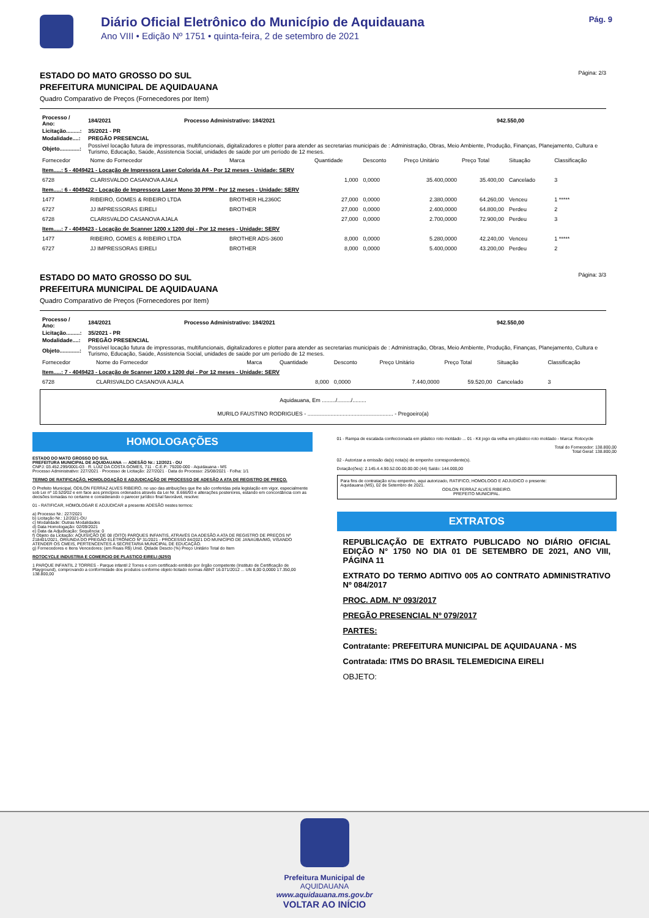Diário Oficial Eletrônico do Município de Aquidauana
Ano VIII • Edição Nº 1751 • quinta-feira, 2 de setembro de 2021
Pág. 9
Página: 2/3
ESTADO DO MATO GROSSO DO SUL
PREFEITURA MUNICIPAL DE AQUIDAUANA
Quadro Comparativo de Preços (Fornecedores por Item)
| Processo / Ano: | 184/2021 | Processo Administrativo: 184/2021 | 942.550,00 |
| Licitação.........: | 35/2021 - PR | | |
| Modalidade....: | PREGÃO PRESENCIAL | | |
| Objeto.............: | Possível locação futura de impressoras, multifuncionais, digitalizadores e plotter para atender as secretarias municipais de : Administração, Obras, Meio Ambiente, Produção, Finanças, Planejamento, Cultura e Turismo, Educação, Saúde, Assistencia Social, unidades de saúde por um período de 12 meses. | | |
| Fornecedor | Nome do Fornecedor | Marca | Quantidade | Desconto | Preço Unitário | Preço Total | Situação | Classificação |
| --- | --- | --- | --- | --- | --- | --- | --- | --- |
| Item.....: 5 - 4049421 - Locação de Impressora Laser Colorida A4 - Por 12 meses - Unidade: SERV | | | | | | | | |
| 6728 | CLARISVALDO CASANOVA AJALA | | 1,000 | 0,0000 | 35.400,0000 | 35.400,00 | Cancelado | 3 |
| Item.....: 6 - 4049422 - Locação de Impressora Laser Mono 30 PPM - Por 12 meses - Unidade: SERV | | | | | | | | |
| 1477 | RIBEIRO, GOMES & RIBEIRO LTDA | BROTHER HL2360C | 27,000 | 0,0000 | 2.380,0000 | 64.260,00 | Venceu | 1 ***** |
| 6727 | JJ IMPRESSORAS EIRELI | BROTHER | 27,000 | 0,0000 | 2.400,0000 | 64.800,00 | Perdeu | 2 |
| 6728 | CLARISVALDO CASANOVA AJALA | | 27,000 | 0,0000 | 2.700,0000 | 72.900,00 | Perdeu | 3 |
| Item.....: 7 - 4049423 - Locação de Scanner 1200 x 1200 dpi - Por 12 meses - Unidade: SERV | | | | | | | | |
| 1477 | RIBEIRO, GOMES & RIBEIRO LTDA | BROTHER ADS-3600 | 8,000 | 0,0000 | 5.280,0000 | 42.240,00 | Venceu | 1 ***** |
| 6727 | JJ IMPRESSORAS EIRELI | BROTHER | 8,000 | 0,0000 | 5.400,0000 | 43.200,00 | Perdeu | 2 |
Página: 3/3
ESTADO DO MATO GROSSO DO SUL
PREFEITURA MUNICIPAL DE AQUIDAUANA
Quadro Comparativo de Preços (Fornecedores por Item)
| Processo / Ano: | 184/2021 | Processo Administrativo: 184/2021 | 942.550,00 |
| Licitação.........: | 35/2021 - PR | | |
| Modalidade....: | PREGÃO PRESENCIAL | | |
| Objeto.............: | Possível locação futura de impressoras, multifuncionais, digitalizadores e plotter para atender as secretarias municipais de : Administração, Obras, Meio Ambiente, Produção, Finanças, Planejamento, Cultura e Turismo, Educação, Saúde, Assistencia Social, unidades de saúde por um período de 12 meses. | | |
| Fornecedor | Nome do Fornecedor | Marca | Quantidade | Desconto | Preço Unitário | Preço Total | Situação | Classificação |
| --- | --- | --- | --- | --- | --- | --- | --- | --- |
| Item.....: 7 - 4049423 - Locação de Scanner 1200 x 1200 dpi - Por 12 meses - Unidade: SERV | | | | | | | | |
| 6728 | CLARISVALDO CASANOVA AJALA | | 8,000 | 0,0000 | 7.440,0000 | 59.520,00 | Cancelado | 3 |
Aquidauana, Em ........./........./.........
MURILO FAUSTINO RODRIGUES - ........................................................ - Pregoeiro(a)
HOMOLOGAÇÕES
ESTADO DO MATO GROSSO DO SUL
PREFEITURA MUNICIPAL DE AQUIDAUANA — ADESÃO Nr.: 12/2021 - OU
CNPJ: 03.452.299/0001-03 · R. LUIZ DA COSTA GOMES, 711 · C.E.P.: 79200-000 - Aquidauana - MS
Processo Administrativo: 227/2021 · Processo de Licitação: 227/2021 · Data do Processo: 25/08/2021 · Folha: 1/1
TERMO DE RATIFICAÇÃO, HOMOLOGAÇÃO E ADJUDICAÇÃO DE PROCESSO DE ADESÃO A ATA DE REGISTRO DE PREÇO.
O Prefeito Municipal, ODILON FERRAZ ALVES RIBEIRO, no uso das atribuições que lhe são conferidas pela legislação em vigor, especialmente sob Lei nº 10.520/02 e em face aos princípios ordenados através da Lei Nr. 8.666/93 e alterações posteriores, estando em concordância com as decisões tomadas no certame e considerando o parecer jurídico final favorável, resolve:
01 - RATIFICAR, HOMOLOGAR E ADJUDICAR a presente ADESÃO nestes termos:
a) Processo Nr.: 227/2021
b) Licitação Nr.: 12/2021-OU
c) Modalidade: Outras Modalidades
d) Data Homologação: 02/09/2021
e) Data da Adjudicação: Sequência: 0
f) Objeto da Licitação: AQUISIÇÃO DE 08 (OITO) PARQUES INFANTIS, ATRAVÉS DA ADESÃO A ATA DE REGISTRO DE PREÇOS Nº 218401/2021, ORIUNDA DO PREGÃO ELETRÔNICO Nº 31/2021 - PROCESSO 84/2021 DO MUNICÍPIO DE JANAÚBA/MG, VISANDO ATENDER OS CMEIS, PERTENCENTES A SECRETARIA MUNICIPAL DE EDUCAÇÃO.
g) Fornecedores e Itens Vencedores: (em Reais R$) Unid. Qtdade Descto (%) Preço Unitário Total do Item
ROTOCYCLE INDUSTRIA E COMERCIO DE PLASTICO EIRELI (6250)
1 PARQUE INFANTIL 2 TORRES - Parque infantil 2 Torres e com certificado emitido por órgão competente (Instituto de Certificação de Playground), comprovando a conformidade dos produtos conforme objeto licitado normas ABNT 16.071/2012 ... UN 8,00 0,0000 17.350,00 138.800,00
01 - Rampa de escalada confeccionada em plástico roto moldado ... 01 - Kit jogo da velha em plástico roto moldado - Marca: Rotocycle
Total do Fornecedor: 138.800,00
Total Geral: 138.800,00
02 - Autorizar a emissão da(s) nota(s) de empenho correspondente(s).
Dotação(ões): 2.145.4.4.90.52.00.00.00.00 (44) Saldo: 144.000,00
Para fins de contratação e/ou empenho, aqui autorizado, RATIFICO, HOMOLOGO E ADJUDICO o presente:
Aquidauana (MS), 02 de Setembro de 2021.
ODILON FERRAZ ALVES RIBEIRO.
PREFEITO MUNICIPAL.
EXTRATOS
REPUBLICAÇÃO DE EXTRATO PUBLICADO NO DIÁRIO OFICIAL EDIÇÃO N° 1750 NO DIA 01 DE SETEMBRO DE 2021, ANO VIII, PÁGINA 11
EXTRATO DO TERMO ADITIVO 005 AO CONTRATO ADMINISTRATIVO Nº 084/2017
PROC. ADM. Nº 093/2017
PREGÃO PRESENCIAL Nº 079/2017
PARTES:
Contratante: PREFEITURA MUNICIPAL DE AQUIDAUANA - MS
Contratada: ITMS DO BRASIL TELEMEDICINA EIRELI
OBJETO:
Prefeitura Municipal de
AQUIDAUANA
www.aquidauana.ms.gov.br
VOLTAR AO INÍCIO